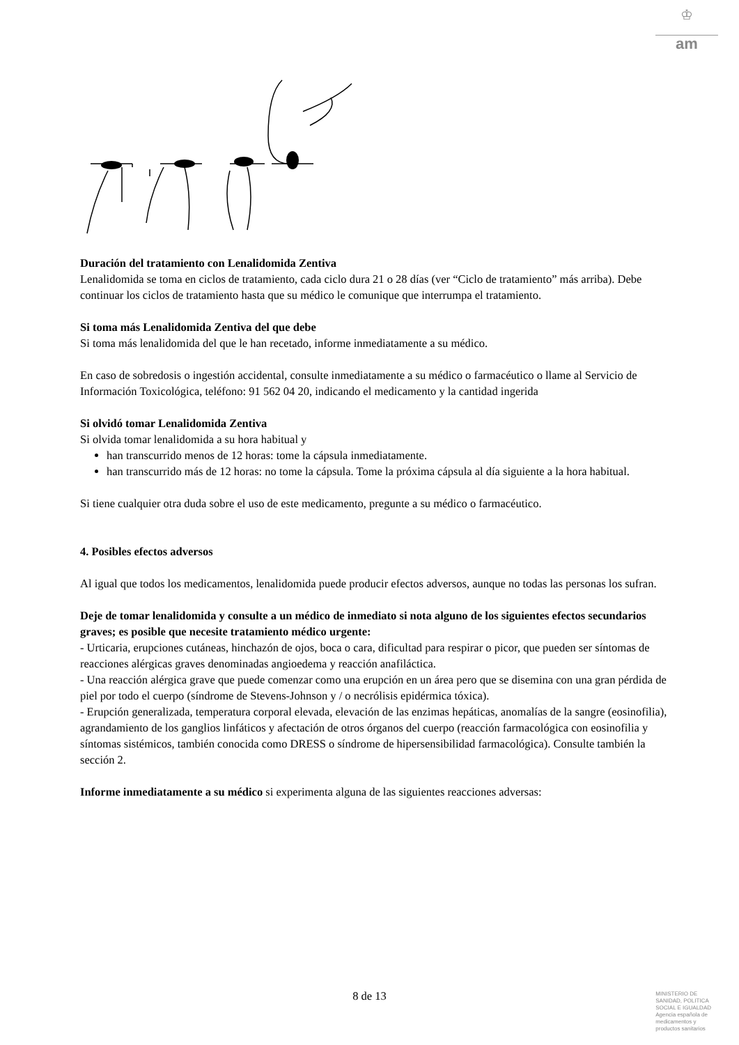♔
am
Duración del tratamiento con Lenalidomida Zentiva
Lenalidomida se toma en ciclos de tratamiento, cada ciclo dura 21 o 28 días (ver “Ciclo de tratamiento” más arriba). Debe continuar los ciclos de tratamiento hasta que su médico le comunique que interrumpa el tratamiento.
Si toma más Lenalidomida Zentiva del que debe
Si toma más lenalidomida del que le han recetado, informe inmediatamente a su médico.
En caso de sobredosis o ingestión accidental, consulte inmediatamente a su médico o farmacéutico o llame al Servicio de Información Toxicológica, teléfono: 91 562 04 20, indicando el medicamento y la cantidad ingerida
Si olvidó tomar Lenalidomida Zentiva
Si olvida tomar lenalidomida a su hora habitual y
han transcurrido menos de 12 horas: tome la cápsula inmediatamente.
han transcurrido más de 12 horas: no tome la cápsula. Tome la próxima cápsula al día siguiente a la hora habitual.
Si tiene cualquier otra duda sobre el uso de este medicamento, pregunte a su médico o farmacéutico.
4. Posibles efectos adversos
Al igual que todos los medicamentos, lenalidomida puede producir efectos adversos, aunque no todas las personas los sufran.
Deje de tomar lenalidomida y consulte a un médico de inmediato si nota alguno de los siguientes efectos secundarios graves; es posible que necesite tratamiento médico urgente:
- Urticaria, erupciones cutáneas, hinchazón de ojos, boca o cara, dificultad para respirar o picor, que pueden ser síntomas de reacciones alérgicas graves denominadas angioedema y reacción anafiláctica.
- Una reacción alérgica grave que puede comenzar como una erupción en un área pero que se disemina con una gran pérdida de piel por todo el cuerpo (síndrome de Stevens-Johnson y / o necrólisis epidérmica tóxica).
- Erupción generalizada, temperatura corporal elevada, elevación de las enzimas hepáticas, anomalías de la sangre (eosinofilia), agrandamiento de los ganglios linfáticos y afectación de otros órganos del cuerpo (reacción farmacológica con eosinofilia y síntomas sistémicos, también conocida como DRESS o síndrome de hipersensibilidad farmacológica). Consulte también la sección 2.
Informe inmediatamente a su médico si experimenta alguna de las siguientes reacciones adversas:
8 de 13
MINISTERIO DE
SANIDAD, POLITICA
SOCIAL E IGUALDAD
Agencia española de
medicamentos y
productos sanitarios